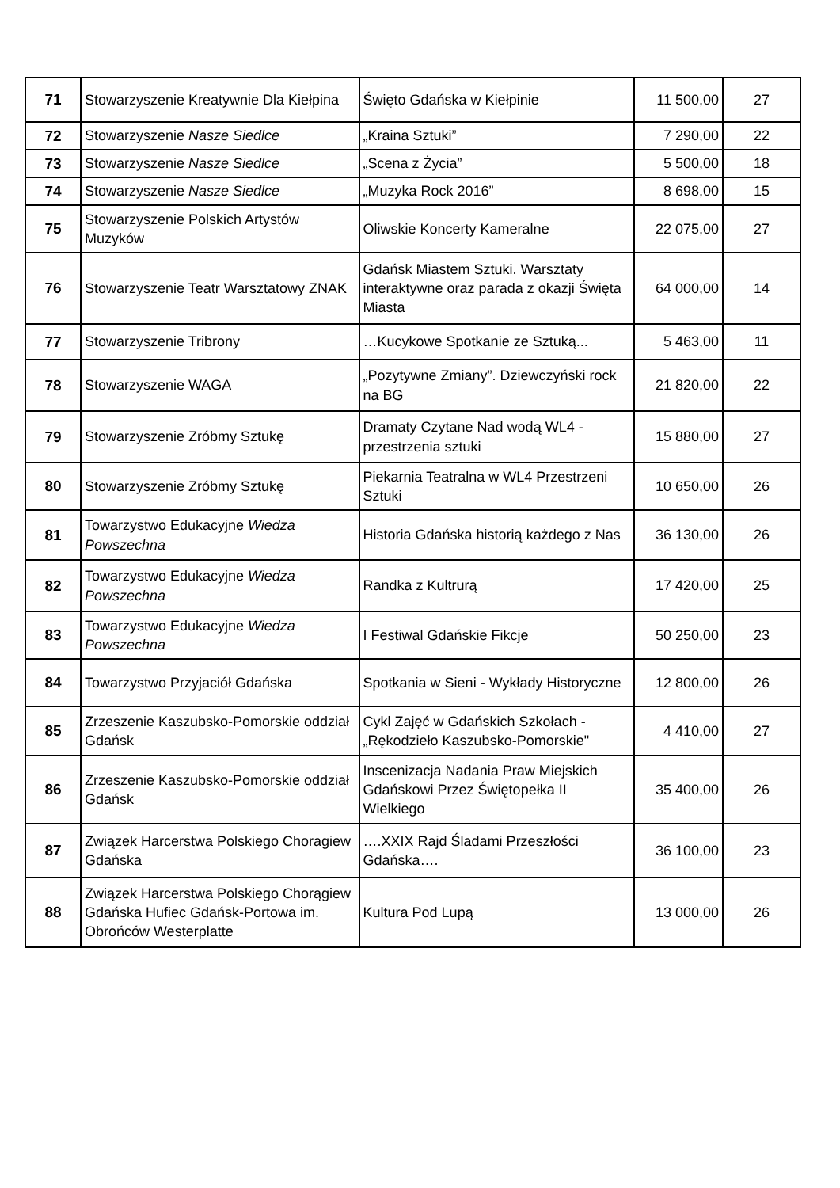| 71 | Stowarzyszenie Kreatywnie Dla Kiełpina | Święto Gdańska w Kiełpinie | 11 500,00 | 27 |
| 72 | Stowarzyszenie Nasze Siedlce | „Kraina Sztuki” | 7 290,00 | 22 |
| 73 | Stowarzyszenie Nasze Siedlce | „Scena z Życia” | 5 500,00 | 18 |
| 74 | Stowarzyszenie Nasze Siedlce | „Muzyka Rock 2016” | 8 698,00 | 15 |
| 75 | Stowarzyszenie Polskich Artystów Muzyków | Oliwskie Koncerty Kameralne | 22 075,00 | 27 |
| 76 | Stowarzyszenie Teatr Warsztatowy ZNAK | Gdańsk Miastem Sztuki. Warsztaty interaktywne oraz parada z okazji Święta Miasta | 64 000,00 | 14 |
| 77 | Stowarzyszenie Tribrony | …Kucykowe Spotkanie ze Sztuką... | 5 463,00 | 11 |
| 78 | Stowarzyszenie WAGA | „Pozytywne Zmiany”. Dziewczyński rock na BG | 21 820,00 | 22 |
| 79 | Stowarzyszenie Zróbmy Sztukę | Dramaty Czytane Nad wodą WL4 - przestrzenia sztuki | 15 880,00 | 27 |
| 80 | Stowarzyszenie Zróbmy Sztukę | Piekarnia Teatralna w WL4 Przestrzeni Sztuki | 10 650,00 | 26 |
| 81 | Towarzystwo Edukacyjne Wiedza Powszechna | Historia Gdańska historią każdego z Nas | 36 130,00 | 26 |
| 82 | Towarzystwo Edukacyjne Wiedza Powszechna | Randka z Kultrurą | 17 420,00 | 25 |
| 83 | Towarzystwo Edukacyjne Wiedza Powszechna | I Festiwal Gdańskie Fikcje | 50 250,00 | 23 |
| 84 | Towarzystwo Przyjaciół Gdańska | Spotkania w Sieni - Wykłady Historyczne | 12 800,00 | 26 |
| 85 | Zrzeszenie Kaszubsko-Pomorskie oddział Gdańsk | Cykl Zajęć w Gdańskich Szkołach - „Rękodzieło Kaszubsko-Pomorskie" | 4 410,00 | 27 |
| 86 | Zrzeszenie Kaszubsko-Pomorskie oddział Gdańsk | Inscenizacja Nadania Praw Miejskich Gdańskowi Przez Świętopełka II Wielkiego | 35 400,00 | 26 |
| 87 | Związek Harcerstwa Polskiego Choragiew Gdańska | ….XXIX Rajd Śladami Przeszłości Gdańska…. | 36 100,00 | 23 |
| 88 | Związek Harcerstwa Polskiego Chorągiew Gdańska Hufiec Gdańsk-Portowa im. Obrońców Westerplatte | Kultura Pod Lupą | 13 000,00 | 26 |